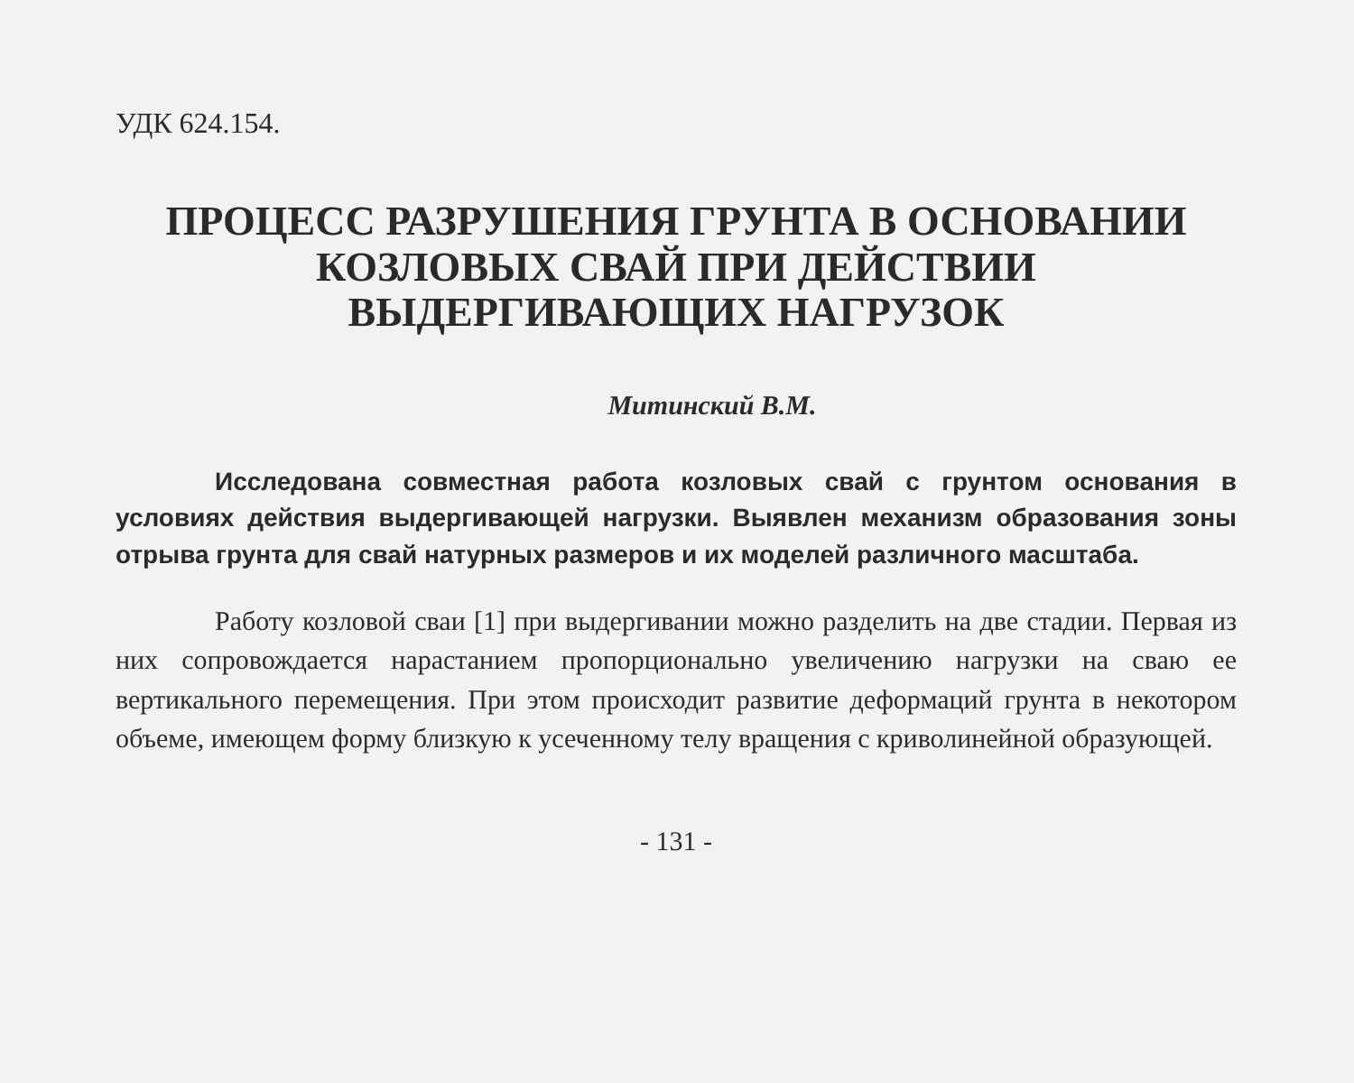УДК 624.154.
ПРОЦЕСС РАЗРУШЕНИЯ ГРУНТА В ОСНОВАНИИ
КОЗЛОВЫХ СВАЙ ПРИ ДЕЙСТВИИ
ВЫДЕРГИВАЮЩИХ НАГРУЗОК
Митинский В.М.
Исследована совместная работа козловых свай с грунтом основания в условиях действия выдергивающей нагрузки. Выявлен механизм образования зоны отрыва грунта для свай натурных размеров и их моделей различного масштаба.
Работу козловой сваи [1] при выдергивании можно разделить на две стадии. Первая из них сопровождается нарастанием пропорционально увеличению нагрузки на сваю ее вертикального перемещения. При этом происходит развитие деформаций грунта в некотором объеме, имеющем форму близкую к усеченному телу вращения с криволинейной образующей.
- 131 -